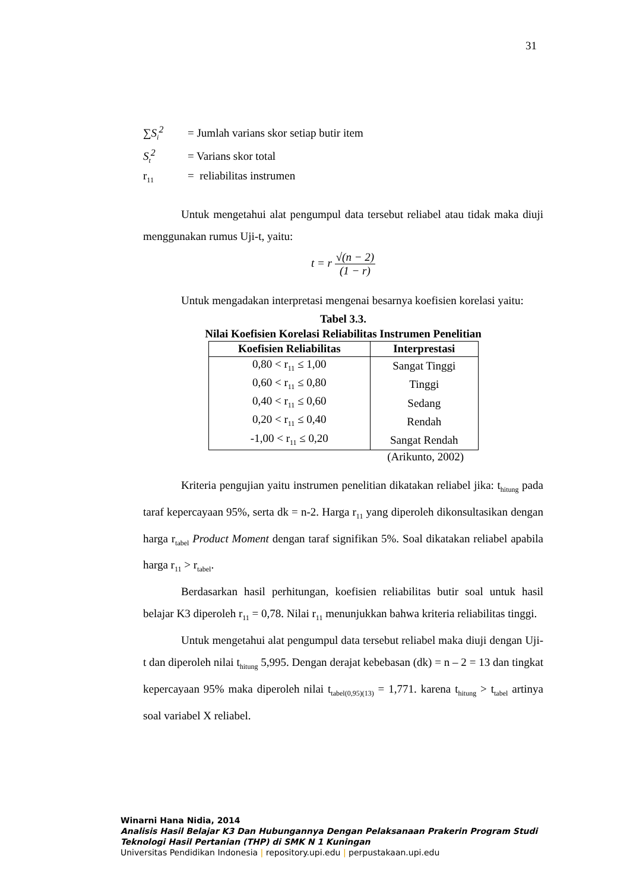31
∑S<sub>i</sub><sup>2</sup> = Jumlah varians skor setiap butir item
S<sub>t</sub><sup>2</sup> = Varians skor total
r<sub>11</sub> = reliabilitas instrumen
Untuk mengetahui alat pengumpul data tersebut reliabel atau tidak maka diuji menggunakan rumus Uji-t, yaitu:
t = r
√(n − 2)
(1 − r)
Untuk mengadakan interpretasi mengenai besarnya koefisien korelasi yaitu:
Tabel 3.3.
Nilai Koefisien Korelasi Reliabilitas Instrumen Penelitian
| Koefisien Reliabilitas | Interprestasi |
| --- | --- |
| 0,80 < r<sub>11</sub> ≤ 1,00 | Sangat Tinggi |
| 0,60 < r<sub>11</sub> ≤ 0,80 | Tinggi |
| 0,40 < r<sub>11</sub> ≤ 0,60 | Sedang |
| 0,20 < r<sub>11</sub> ≤ 0,40 | Rendah |
| -1,00 < r<sub>11</sub> ≤ 0,20 | Sangat Rendah |
(Arikunto, 2002)
Kriteria pengujian yaitu instrumen penelitian dikatakan reliabel jika: t<sub>hitung</sub> pada taraf kepercayaan 95%, serta dk = n-2. Harga r<sub>11</sub> yang diperoleh dikonsultasikan dengan harga r<sub>tabel</sub> Product Moment dengan taraf signifikan 5%. Soal dikatakan reliabel apabila harga r<sub>11</sub> > r<sub>tabel</sub>.
Berdasarkan hasil perhitungan, koefisien reliabilitas butir soal untuk hasil belajar K3 diperoleh r<sub>11</sub> = 0,78. Nilai r<sub>11</sub> menunjukkan bahwa kriteria reliabilitas tinggi.
Untuk mengetahui alat pengumpul data tersebut reliabel maka diuji dengan Uji-t dan diperoleh nilai t<sub>hitung</sub> 5,995. Dengan derajat kebebasan (dk) = n – 2 = 13 dan tingkat kepercayaan 95% maka diperoleh nilai t<sub>tabel(0,95)(13)</sub> = 1,771. karena t<sub>hitung</sub> > t<sub>tabel</sub> artinya soal variabel X reliabel.
Winarni Hana Nidia, 2014
Analisis Hasil Belajar K3 Dan Hubungannya Dengan Pelaksanaan Prakerin Program Studi
Teknologi Hasil Pertanian (THP) di SMK N 1 Kuningan
Universitas Pendidikan Indonesia | repository.upi.edu | perpustakaan.upi.edu